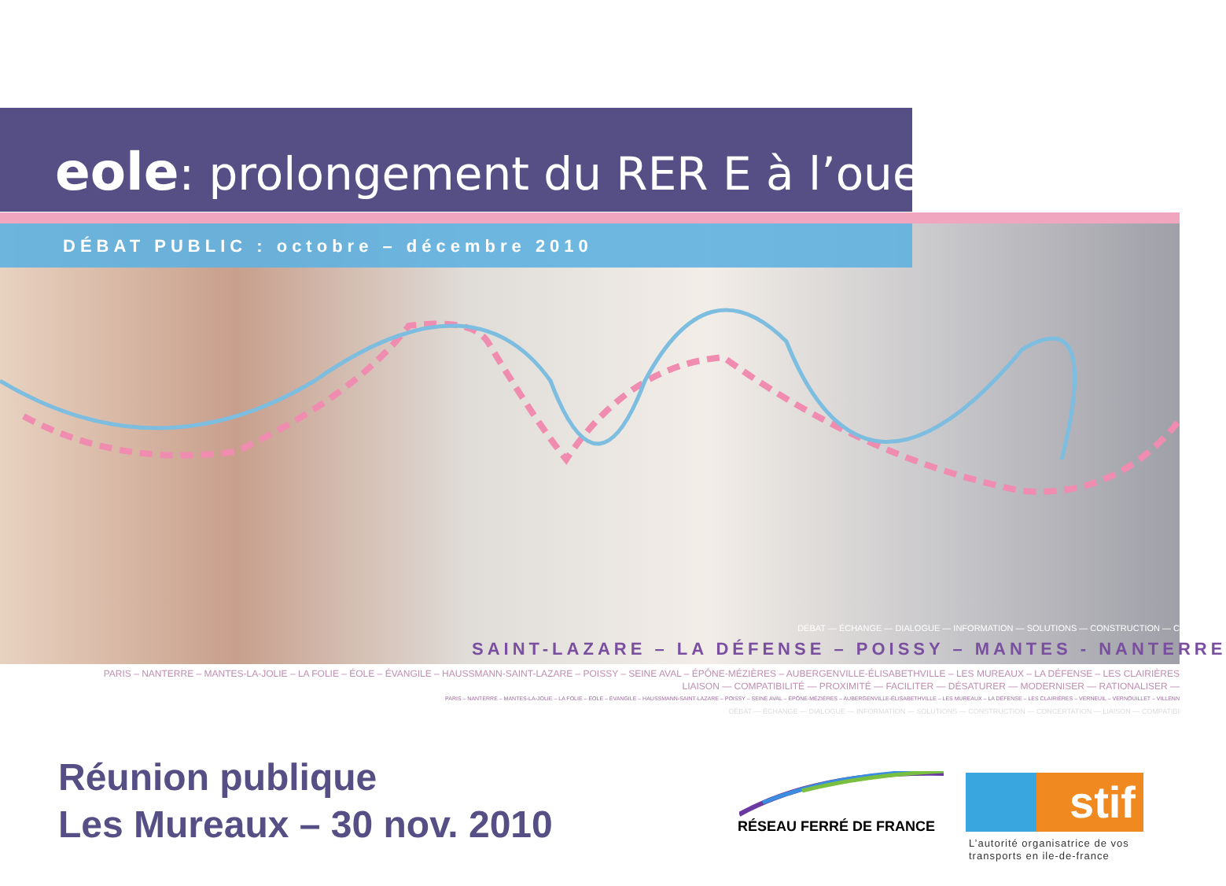eole: prolongement du RER E à l’ouest
DÉBAT PUBLIC : octobre – décembre 2010
DÉBAT — ÉCHANGE — DIALOGUE — INFORMATION — SOLUTIONS — CONSTRUCTION — C
SAINT-LAZARE – LA DÉFENSE – POISSY – MANTES - NANTERRE
PARIS – NANTERRE – MANTES-LA-JOLIE – LA FOLIE – ÉOLE – ÉVANGILE – HAUSSMANN-SAINT-LAZARE – POISSY – SEINE AVAL – ÉPÔNE-MÉZIÈRES – AUBERGENVILLE-ÉLISABETHVILLE – LES MUREAUX – LA DÉFENSE – LES CLAIRIÈRES
LIAISON — COMPATIBILITÉ — PROXIMITÉ — FACILITER — DÉSATURER — MODERNISER — RATIONALISER —
PARIS – NANTERRE – MANTES-LA-JOLIE – LA FOLIE – ÉOLE – ÉVANGILE – HAUSSMANN-SAINT-LAZARE – POISSY – SEINE AVAL – ÉPÔNE-MÉZIÈRES – AUBERGENVILLE-ÉLISABETHVILLE – LES MUREAUX – LA DÉFENSE – LES CLAIRIÈRES – VERNEUIL – VERNOUILLET – VILLENN
DÉBAT — ÉCHANGE — DIALOGUE — INFORMATION — SOLUTIONS — CONSTRUCTION — CONCERTATION — LIAISON — COMPATIBI
Réunion publique
Les Mureaux – 30 nov. 2010
RÉSEAU FERRÉ DE FRANCE
stif
L’autorité organisatrice de vos
transports en ile-de-france